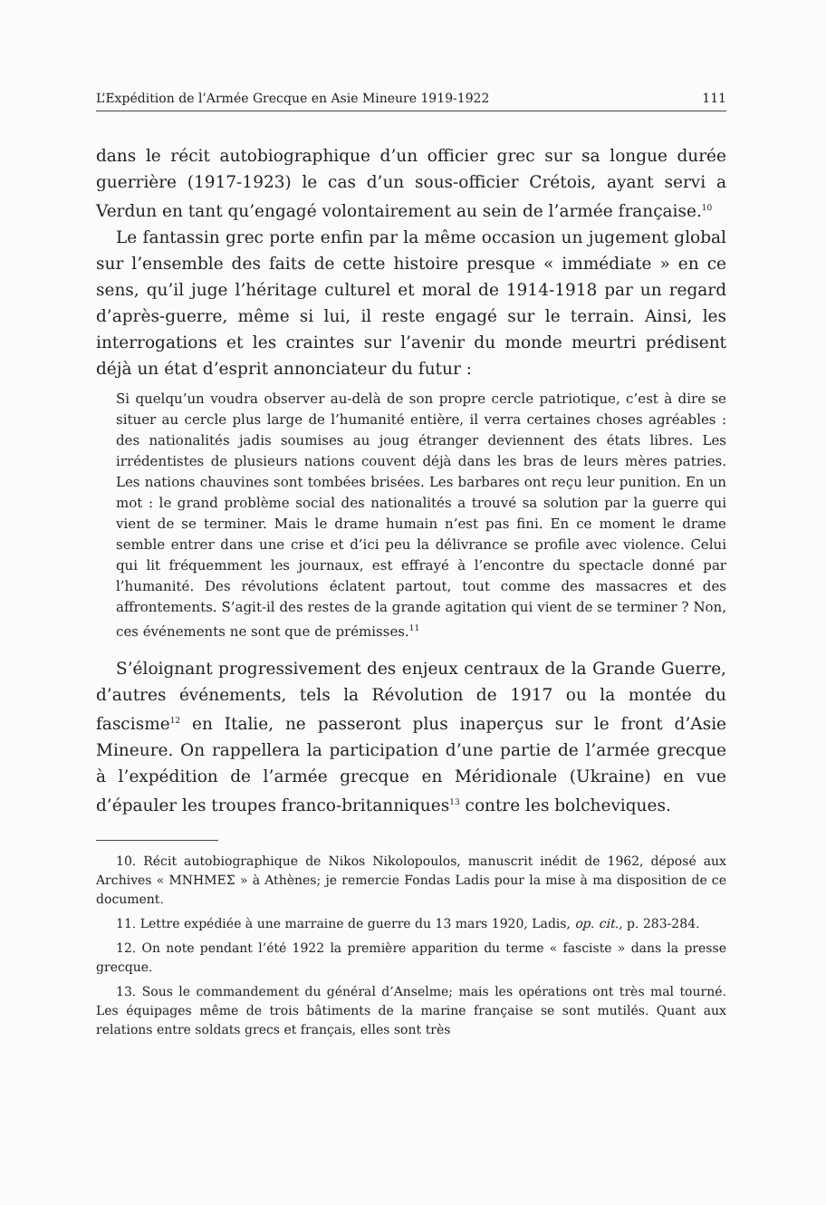L’Expédition de l’Armée Grecque en Asie Mineure 1919-1922 111
dans le récit autobiographique d’un officier grec sur sa longue durée guerrière (1917-1923) le cas d’un sous-officier Crétois, ayant servi a Verdun en tant qu’engagé volontairement au sein de l’armée française.<sup>10</sup>
Le fantassin grec porte enfin par la même occasion un jugement global sur l’ensemble des faits de cette histoire presque « immédiate » en ce sens, qu’il juge l’héritage culturel et moral de 1914-1918 par un regard d’après-guerre, même si lui, il reste engagé sur le terrain. Ainsi, les interrogations et les craintes sur l’avenir du monde meurtri prédisent déjà un état d’esprit annonciateur du futur :
Si quelqu’un voudra observer au-delà de son propre cercle patriotique, c’est à dire se situer au cercle plus large de l’humanité entière, il verra certaines choses agréables : des nationalités jadis soumises au joug étranger deviennent des états libres. Les irrédentistes de plusieurs nations couvent déjà dans les bras de leurs mères patries. Les nations chauvines sont tombées brisées. Les barbares ont reçu leur punition. En un mot : le grand problème social des nationalités a trouvé sa solution par la guerre qui vient de se terminer. Mais le drame humain n’est pas fini. En ce moment le drame semble entrer dans une crise et d’ici peu la délivrance se profile avec violence. Celui qui lit fréquemment les journaux, est effrayé à l’encontre du spectacle donné par l’humanité. Des révolutions éclatent partout, tout comme des massacres et des affrontements. S’agit-il des restes de la grande agitation qui vient de se terminer ? Non, ces événements ne sont que de prémisses.<sup>11</sup>
S’éloignant progressivement des enjeux centraux de la Grande Guerre, d’autres événements, tels la Révolution de 1917 ou la montée du fascisme<sup>12</sup> en Italie, ne passeront plus inaperçus sur le front d’Asie Mineure. On rappellera la participation d’une partie de l’armée grecque à l’expédition de l’armée grecque en Méridionale (Ukraine) en vue d’épauler les troupes franco-britanniques<sup>13</sup> contre les bolcheviques.
10. Récit autobiographique de Nikos Nikolopoulos, manuscrit inédit de 1962, déposé aux Archives « ΜΝΗΜΕΣ » à Athènes; je remercie Fondas Ladis pour la mise à ma disposition de ce document.
11. Lettre expédiée à une marraine de guerre du 13 mars 1920, Ladis, op. cit., p. 283-284.
12. On note pendant l’été 1922 la première apparition du terme « fasciste » dans la presse grecque.
13. Sous le commandement du général d’Anselme; mais les opérations ont très mal tourné. Les équipages même de trois bâtiments de la marine française se sont mutilés. Quant aux relations entre soldats grecs et français, elles sont très